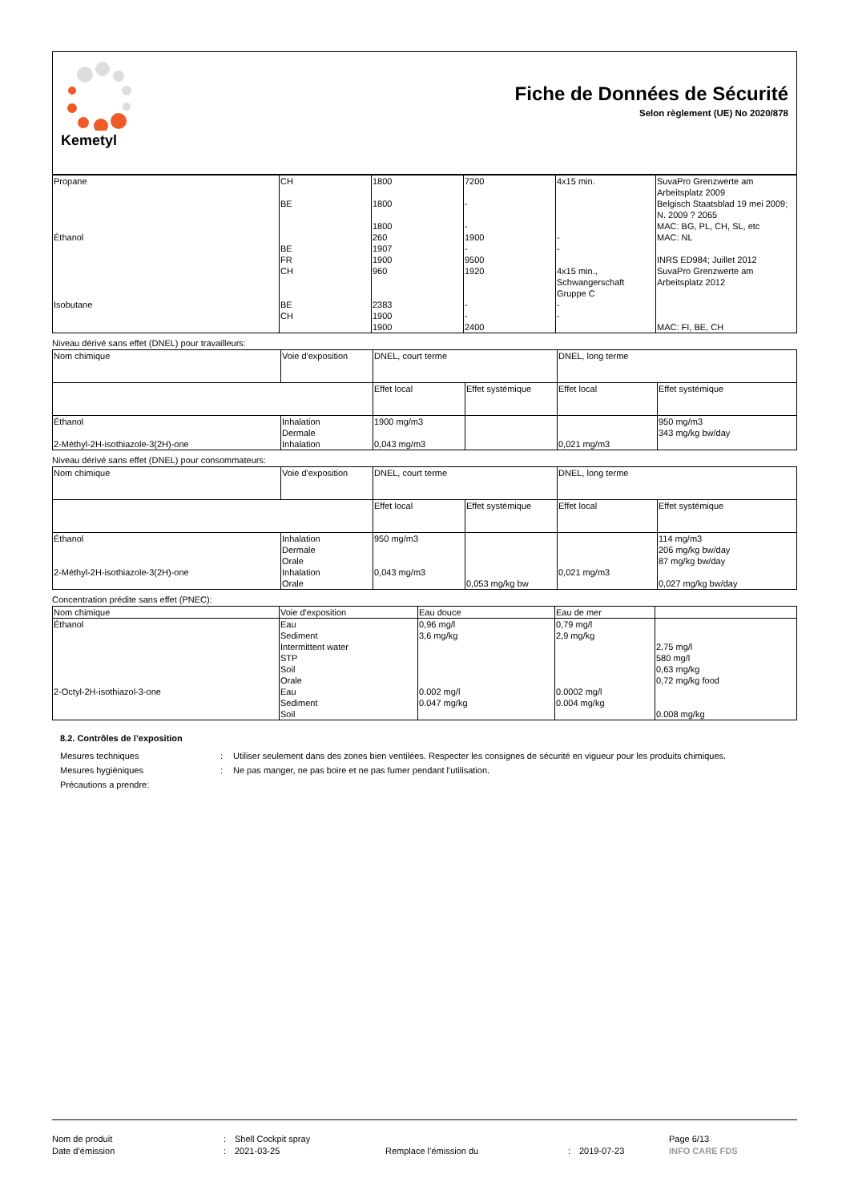Kemetyl
Fiche de Données de Sécurité
Selon règlement (UE) No 2020/878
| Propane | CH | 1800 | 7200 | 4x15 min. | SuvaPro Grenzwerte am Arbeitsplatz 2009 |
| | BE | 1800 | - | | Belgisch Staatsblad 19 mei 2009; N. 2009 ? 2065 |
| | | 1800 | - | | MAC: BG, PL, CH, SL, etc |
| Éthanol | | 260 | 1900 | - | MAC: NL |
| | BE | 1907 | - | - | |
| | FR | 1900 | 9500 | | INRS ED984; Juillet 2012 |
| | CH | 960 | 1920 | 4x15 min., Schwangerschaft Gruppe C | SuvaPro Grenzwerte am Arbeitsplatz 2012 |
| Isobutane | BE | 2383 | - | - | |
| | CH | 1900 | - | - | |
| | | 1900 | 2400 | | MAC: FI, BE, CH |
Niveau dérivé sans effet (DNEL) pour travailleurs:
| Nom chimique | Voie d'exposition | DNEL, court terme | | DNEL, long terme | |
| --- | --- | --- | --- | --- | --- |
| | | Effet local | Effet systémique | Effet local | Effet systémique |
| Éthanol 2-Méthyl-2H-isothiazole-3(2H)-one | Inhalation Dermale Inhalation | 1900 mg/m3 0,043 mg/m3 | | 0,021 mg/m3 | 950 mg/m3 343 mg/kg bw/day |
Niveau dérivé sans effet (DNEL) pour consommateurs:
| Nom chimique | Voie d'exposition | DNEL, court terme | | DNEL, long terme | |
| --- | --- | --- | --- | --- | --- |
| | | Effet local | Effet systémique | Effet local | Effet systémique |
| Éthanol 2-Méthyl-2H-isothiazole-3(2H)-one | Inhalation Dermale Orale Inhalation Orale | 950 mg/m3 0,043 mg/m3 | 0,053 mg/kg bw | 0,021 mg/m3 | 114 mg/m3 206 mg/kg bw/day 87 mg/kg bw/day 0,027 mg/kg bw/day |
Concentration prédite sans effet (PNEC):
| Nom chimique | Voie d'exposition | Eau douce | Eau de mer | |
| --- | --- | --- | --- | --- |
| Éthanol 2-Octyl-2H-isothiazol-3-one | Eau Sediment Intermittent water STP Soil Orale Eau Sediment Soil | 0,96 mg/l 3,6 mg/kg 0.002 mg/l 0.047 mg/kg | 0,79 mg/l 2,9 mg/kg 0.0002 mg/l 0.004 mg/kg | 2,75 mg/l 580 mg/l 0,63 mg/kg 0,72 mg/kg food 0.008 mg/kg |
8.2. Contrôles de l’exposition
Mesures techniques : Utiliser seulement dans des zones bien ventilées. Respecter les consignes de sécurité en vigueur pour les produits chimiques.
Mesures hygiéniques : Ne pas manger, ne pas boire et ne pas fumer pendant l'utilisation.
Précautions a prendre:
Nom de produit : Shell Cockpit spray Page 6/13
Date d’émission : 2021-03-25 Remplace l’émission du : 2019-07-23 INFO CARE FDS